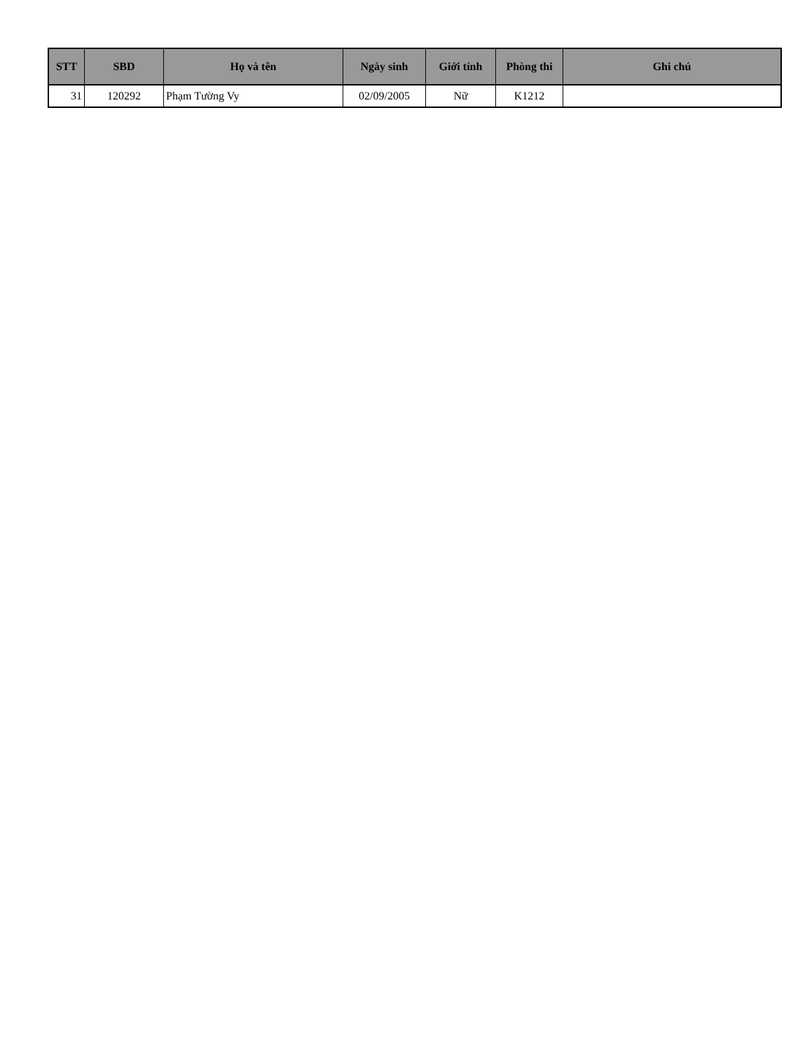| STT | SBD | Họ và tên | Ngày sinh | Giới tính | Phòng thi | Ghi chú |
| --- | --- | --- | --- | --- | --- | --- |
| 31 | 120292 | Phạm Tường Vy | 02/09/2005 | Nữ | K1212 | |